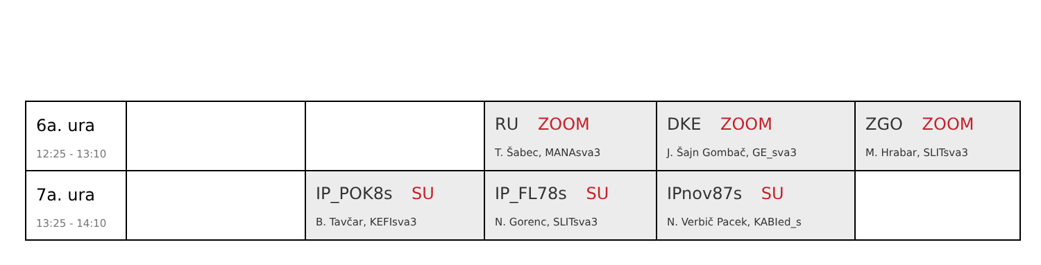| 6a. ura 12:25 - 13:10 | | | RU ZOOM T. Šabec, MANAsva3 | DKE ZOOM J. Šajn Gombač, GE_sva3 | ZGO ZOOM M. Hrabar, SLITsva3 |
| 7a. ura 13:25 - 14:10 | | IP_POK8s SU B. Tavčar, KEFIsva3 | IP_FL78s SU N. Gorenc, SLITsva3 | IPnov87s SU N. Verbič Pacek, KABIed_s | |